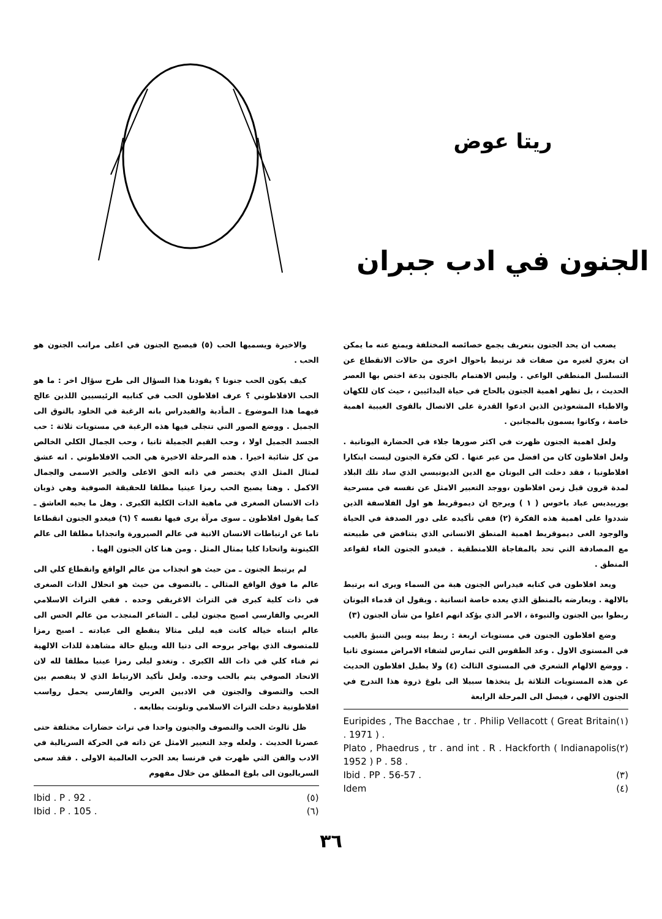ريتا عوض
الجنون في ادب جبران
يصعب ان يحد الجنون بتعريف يجمع خصائصه المختلفة ويمنع عنه ما يمكن ان يعزي لغيره من صفات قد ترتبط باحوال اخرى من حالات الانقطاع عن التسلسل المنطقي الواعي . وليس الاهتمام بالجنون بدعة اختص بها العصر الحديث ، بل تظهر اهمية الجنون بالحاح في حياة البدائيين ، حيث كان للكهان والاطباء المشعوذين الذين ادعوا القدرة على الاتصال بالقوى الغيبية اهمية خاصة ، وكانوا يسمون بالمجانين .
ولعل اهمية الجنون ظهرت في اكثر صورها جلاء في الحضارة اليونانية . ولعل افلاطون كان من افضل من عبر عنها . لكن فكرة الجنون ليست ابتكارا افلاطونيا ، فقد دخلت الى اليونان مع الدين الديونيسي الذي ساد تلك البلاد لمدة قرون قبل زمن افلاطون ،ووجد التعبير الامثل عن نفسه في مسرحية يوربيديس عباد باخوس ( ١ ) ويرجح ان ديموقريط هو اول الفلاسفة الذين شددوا على اهمية هذه الفكرة (٢) ففي تأكيده على دور الصدفة في الحياة والوجود الغى ديموقريط اهمية المنطق الانساني الذي يتنافض في طبيعته مع المصادفة التي تحد بالمفاجاة اللامنطقية . فيغدو الجنون الغاء لقواعد المنطق .
ويعد افلاطون في كتابه فيدراس الجنون هبة من السماء ويرى انه يرتبط بالالهة . ويعارضه بالمنطق الذي يعده خاصة انسانية . ويقول ان قدماء اليونان ربطوا بين الجنون والنبوءة ، الامر الذي يؤكد انهم اعلوا من شأن الجنون (٣)
وضع افلاطون الجنون في مستويات اربعة : ربط بينه وبين التنبؤ بالغيب في المستوى الاول . وعد الطقوس التي تمارس لشفاء الامراض مستوى ثانيا . ووضع الالهام الشعري في المستوى الثالث (٤) ولا يطيل افلاطون الحديث عن هذه المستويات الثلاثة بل يتخذها سبيلا الى بلوغ ذروة هذا التدرج في الجنون الالهي ، فيصل الى المرحلة الرابعة
Euripides , The Bacchae , tr . Philip Vellacott ( Great Britain . 1971 ) . (١)
Plato , Phaedrus , tr . and int . R . Hackforth ( Indianapolis 1952 ) P . 58 . (٢)
Ibid . PP . 56-57 . (٣)
Idem (٤)
والاخيرة ويسميها الحب (٥) فيصبح الجنون في اعلى مراتب الجنون هو الحب .
كيف يكون الحب جنونا ؟ يقودنا هذا السؤال الى طرح سؤال اخر : ما هو الحب الافلاطوني ؟ عرف افلاطون الحب في كتابيه الرئيسيين اللذين عالج فيهما هذا الموضوع ـ المأدبة والفيدراس بانه الرغبة في الخلود بالتوق الى الجميل . ووضع الصور التي تتجلى فيها هذه الرغبة في مستويات ثلاثة : حب الجسد الجميل اولا ، وحب القيم الجميلة ثانيا ، وحب الجمال الكلي الخالص من كل شائبة اخيرا . هذه المرحلة الاخيرة هي الحب الافلاطوني . انه عشق لمثال المثل الذي يختصر في ذاته الحق الاعلى والخير الاسمى والجمال الاكمل . وهنا يصبح الحب رمزا عينيا مطلقا للحقيقة الصوفية وهي ذوبان ذات الانسان الصغرى في ماهية الذات الكلية الكبرى . وهل ما يحبه العاشق ـ كما يقول افلاطون ـ سوى مرآة يرى فيها نفسه ؟ (٦) فيغدو الجنون انقطاعا تاما عن ارتباطات الانسان الانية في عالم الصيرورة وانجذابا مطلقا الى عالم الكينونة واتحادا كليا بمثال المثل . ومن هنا كان الجنون الهيا .
لم يرتبط الجنون ـ من حيث هو انجذاب من عالم الواقع وانقطاع كلي الى عالم ما فوق الواقع المثالي ـ بالتصوف من حيث هو انحلال الذات الصغرى في ذات كلية كبرى في التراث الاغريقي وحده . ففي التراث الاسلامي العربي والفارسي اصبح مجنون ليلى ـ الشاعر المنجذب من عالم الحس الى عالم ابتناه خياله كانت فيه ليلى مثالا ينقطع الى عبادته ـ اصبح رمزا للمتصوف الذي يهاجر بروحه الى دنيا الله ويبلغ حالة مشاهدة للذات الالهية ثم فناء كلي في ذات الله الكبرى . وتغدو ليلى رمزا عينيا مطلقا لله لان الاتحاد الصوفي يتم بالحب وحده. ولعل تأكيد الارتباط الذي لا ينفصم بين الحب والتصوف والجنون في الادبين العربي والفارسي يحمل رواسب افلاطونية دخلت التراث الاسلامي وتلونت بطابعه .
ظل ثالوث الحب والتصوف والجنون واحدا في تراث حضارات مختلفة حتى عصرنا الحديث . ولعله وجد التعبير الامثل عن ذاته في الحركة السريالية في الادب والفن التي ظهرت في فرنسا بعد الحرب العالمية الاولى . فقد سعى السرياليون الى بلوغ المطلق من خلال مفهوم
Ibid . P . 92 . (٥)
Ibid . P . 105 . (٦)
٣٦